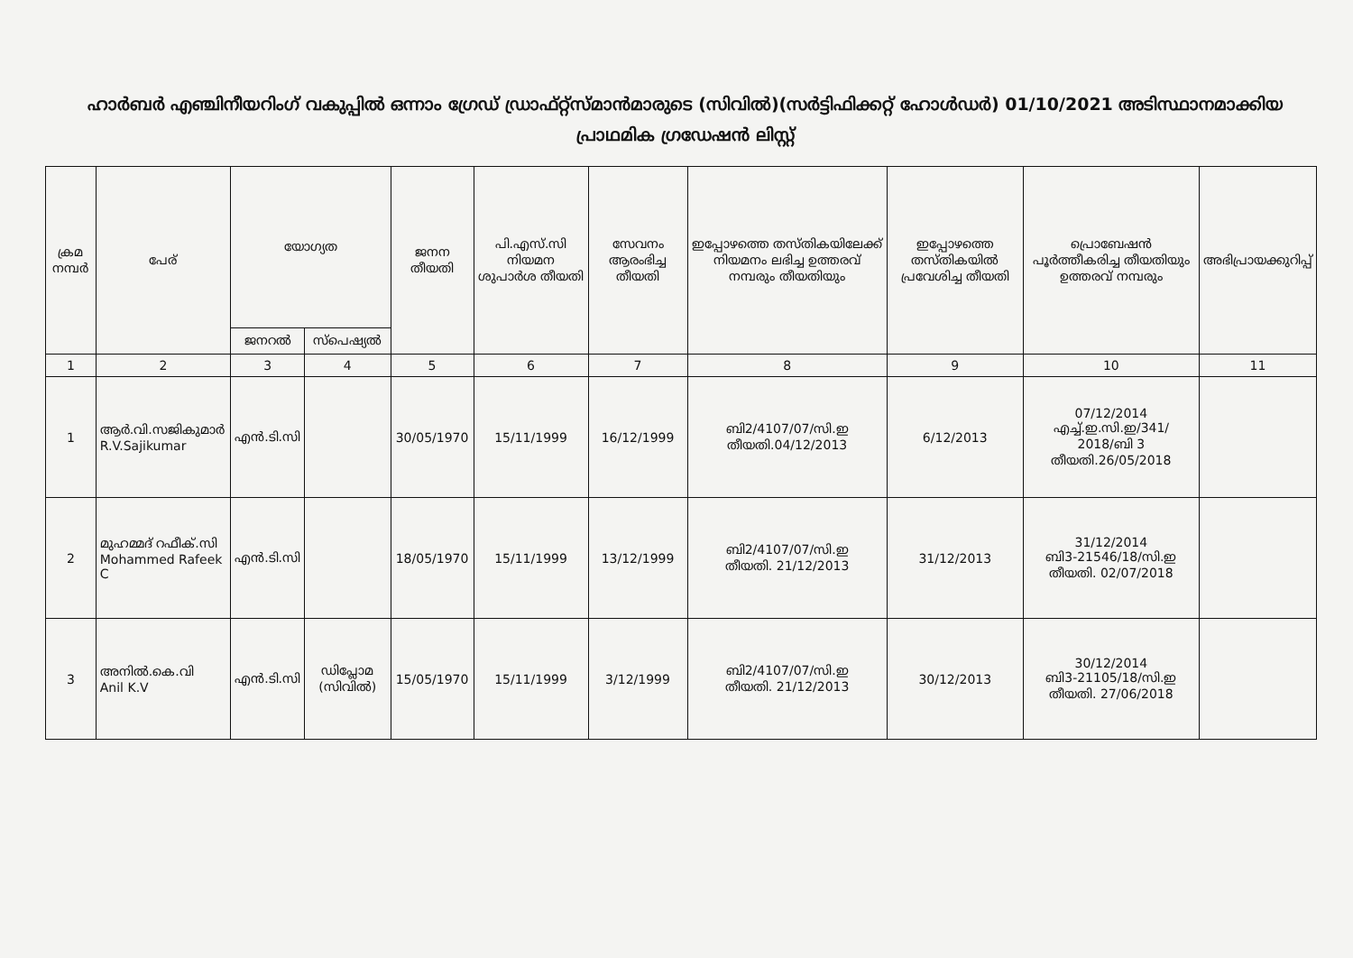ഹാർബർ എഞ്ചിനീയറിംഗ് വകുപ്പിൽ ഒന്നാം ഗ്രേഡ് ഡ്രാഫ്റ്റ്സ്മാൻമാരുടെ (സിവിൽ)(സർട്ടിഫിക്കറ്റ് ഹോൾഡർ) 01/10/2021 അടിസ്ഥാനമാക്കിയ പ്രാഥമിക ഗ്രഡേഷൻ ലിസ്റ്റ്
| ക്രമ നമ്പർ | പേര് | യോഗ്യത | | ജനന തീയതി | പി.എസ്.സി നിയമന ശുപാർശ തീയതി | സേവനം ആരംഭിച്ച തീയതി | ഇപ്പോഴത്തെ തസ്തികയിലേക്ക് നിയമനം ലഭിച്ച ഉത്തരവ് നമ്പരും തീയതിയും | ഇപ്പോഴത്തെ തസ്തികയിൽ പ്രവേശിച്ച തീയതി | പ്രൊബേഷൻ പൂർത്തീകരിച്ച തീയതിയും ഉത്തരവ് നമ്പരും | അഭിപ്രായക്കുറിപ്പ് |
| --- | --- | --- | --- | --- | --- | --- | --- | --- | --- | --- |
| | | ജനറൽ | സ്പെഷ്യൽ | | | | | | | |
| 1 | 2 | 3 | 4 | 5 | 6 | 7 | 8 | 9 | 10 | 11 |
| 1 | ആർ.വി.സജികുമാർ R.V.Sajikumar | എൻ.ടി.സി | | 30/05/1970 | 15/11/1999 | 16/12/1999 | ബി2/4107/07/സി.ഇ തീയതി.04/12/2013 | 6/12/2013 | 07/12/2014 എച്ച്.ഇ.സി.ഇ/341/ 2018/ബി 3 തീയതി.26/05/2018 | |
| 2 | മുഹമ്മദ് റഫീക്.സി Mohammed Rafeek C | എൻ.ടി.സി | | 18/05/1970 | 15/11/1999 | 13/12/1999 | ബി2/4107/07/സി.ഇ തീയതി. 21/12/2013 | 31/12/2013 | 31/12/2014 ബി3-21546/18/സി.ഇ തീയതി. 02/07/2018 | |
| 3 | അനിൽ.കെ.വി Anil K.V | എൻ.ടി.സി | ഡിപ്ലോമ (സിവിൽ) | 15/05/1970 | 15/11/1999 | 3/12/1999 | ബി2/4107/07/സി.ഇ തീയതി. 21/12/2013 | 30/12/2013 | 30/12/2014 ബി3-21105/18/സി.ഇ തീയതി. 27/06/2018 | |